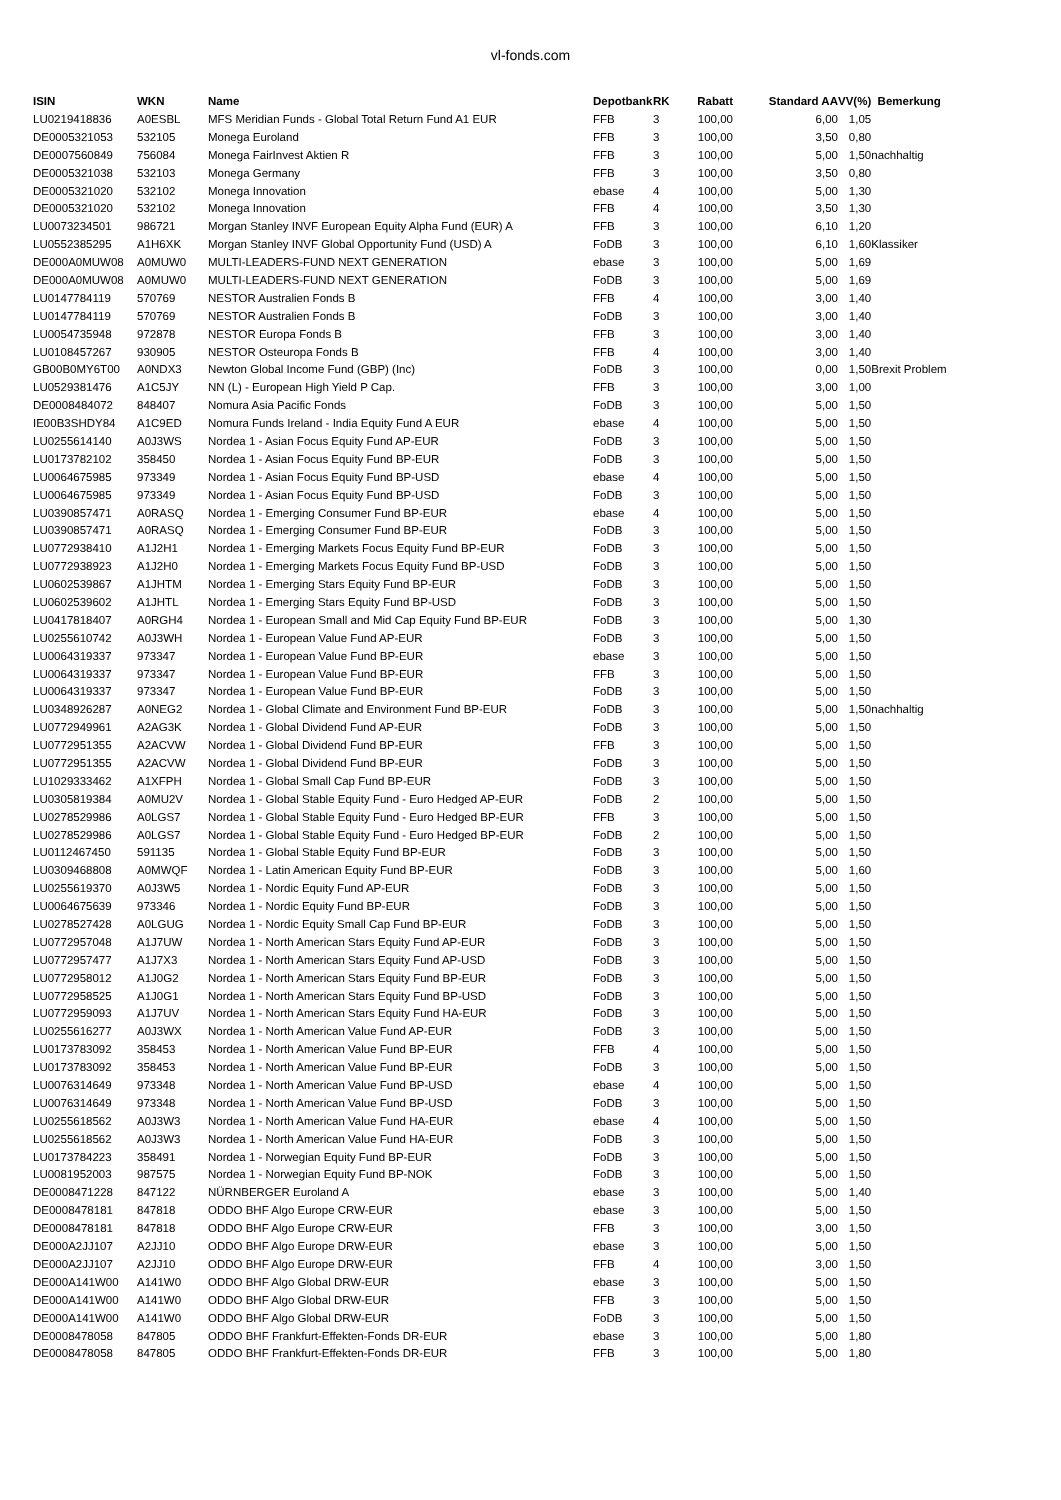vl-fonds.com
| ISIN | WKN | Name | Depotbank | RK | Rabatt | Standard AA | VV(%) | Bemerkung |
| --- | --- | --- | --- | --- | --- | --- | --- | --- |
| LU0219418836 | A0ESBL | MFS Meridian Funds - Global Total Return Fund A1 EUR | FFB | 3 | 100,00 | 6,00 | 1,05 | |
| DE0005321053 | 532105 | Monega Euroland | FFB | 3 | 100,00 | 3,50 | 0,80 | |
| DE0007560849 | 756084 | Monega FairInvest Aktien R | FFB | 3 | 100,00 | 5,00 | 1,50 | nachhaltig |
| DE0005321038 | 532103 | Monega Germany | FFB | 3 | 100,00 | 3,50 | 0,80 | |
| DE0005321020 | 532102 | Monega Innovation | ebase | 4 | 100,00 | 5,00 | 1,30 | |
| DE0005321020 | 532102 | Monega Innovation | FFB | 4 | 100,00 | 3,50 | 1,30 | |
| LU0073234501 | 986721 | Morgan Stanley INVF European Equity Alpha Fund (EUR) A | FFB | 3 | 100,00 | 6,10 | 1,20 | |
| LU0552385295 | A1H6XK | Morgan Stanley INVF Global Opportunity Fund (USD) A | FoDB | 3 | 100,00 | 6,10 | 1,60 | Klassiker |
| DE000A0MUW08 | A0MUW0 | MULTI-LEADERS-FUND NEXT GENERATION | ebase | 3 | 100,00 | 5,00 | 1,69 | |
| DE000A0MUW08 | A0MUW0 | MULTI-LEADERS-FUND NEXT GENERATION | FoDB | 3 | 100,00 | 5,00 | 1,69 | |
| LU0147784119 | 570769 | NESTOR Australien Fonds B | FFB | 4 | 100,00 | 3,00 | 1,40 | |
| LU0147784119 | 570769 | NESTOR Australien Fonds B | FoDB | 3 | 100,00 | 3,00 | 1,40 | |
| LU0054735948 | 972878 | NESTOR Europa Fonds B | FFB | 3 | 100,00 | 3,00 | 1,40 | |
| LU0108457267 | 930905 | NESTOR Osteuropa Fonds B | FFB | 4 | 100,00 | 3,00 | 1,40 | |
| GB00B0MY6T00 | A0NDX3 | Newton Global Income Fund (GBP) (Inc) | FoDB | 3 | 100,00 | 0,00 | 1,50 | Brexit Problem |
| LU0529381476 | A1C5JY | NN (L) - European High Yield P Cap. | FFB | 3 | 100,00 | 3,00 | 1,00 | |
| DE0008484072 | 848407 | Nomura Asia Pacific Fonds | FoDB | 3 | 100,00 | 5,00 | 1,50 | |
| IE00B3SHDY84 | A1C9ED | Nomura Funds Ireland - India Equity Fund A EUR | ebase | 4 | 100,00 | 5,00 | 1,50 | |
| LU0255614140 | A0J3WS | Nordea 1 - Asian Focus Equity Fund AP-EUR | FoDB | 3 | 100,00 | 5,00 | 1,50 | |
| LU0173782102 | 358450 | Nordea 1 - Asian Focus Equity Fund BP-EUR | FoDB | 3 | 100,00 | 5,00 | 1,50 | |
| LU0064675985 | 973349 | Nordea 1 - Asian Focus Equity Fund BP-USD | ebase | 4 | 100,00 | 5,00 | 1,50 | |
| LU0064675985 | 973349 | Nordea 1 - Asian Focus Equity Fund BP-USD | FoDB | 3 | 100,00 | 5,00 | 1,50 | |
| LU0390857471 | A0RASQ | Nordea 1 - Emerging Consumer Fund BP-EUR | ebase | 4 | 100,00 | 5,00 | 1,50 | |
| LU0390857471 | A0RASQ | Nordea 1 - Emerging Consumer Fund BP-EUR | FoDB | 3 | 100,00 | 5,00 | 1,50 | |
| LU0772938410 | A1J2H1 | Nordea 1 - Emerging Markets Focus Equity Fund BP-EUR | FoDB | 3 | 100,00 | 5,00 | 1,50 | |
| LU0772938923 | A1J2H0 | Nordea 1 - Emerging Markets Focus Equity Fund BP-USD | FoDB | 3 | 100,00 | 5,00 | 1,50 | |
| LU0602539867 | A1JHTM | Nordea 1 - Emerging Stars Equity Fund BP-EUR | FoDB | 3 | 100,00 | 5,00 | 1,50 | |
| LU0602539602 | A1JHTL | Nordea 1 - Emerging Stars Equity Fund BP-USD | FoDB | 3 | 100,00 | 5,00 | 1,50 | |
| LU0417818407 | A0RGH4 | Nordea 1 - European Small and Mid Cap Equity Fund BP-EUR | FoDB | 3 | 100,00 | 5,00 | 1,30 | |
| LU0255610742 | A0J3WH | Nordea 1 - European Value Fund AP-EUR | FoDB | 3 | 100,00 | 5,00 | 1,50 | |
| LU0064319337 | 973347 | Nordea 1 - European Value Fund BP-EUR | ebase | 3 | 100,00 | 5,00 | 1,50 | |
| LU0064319337 | 973347 | Nordea 1 - European Value Fund BP-EUR | FFB | 3 | 100,00 | 5,00 | 1,50 | |
| LU0064319337 | 973347 | Nordea 1 - European Value Fund BP-EUR | FoDB | 3 | 100,00 | 5,00 | 1,50 | |
| LU0348926287 | A0NEG2 | Nordea 1 - Global Climate and Environment Fund BP-EUR | FoDB | 3 | 100,00 | 5,00 | 1,50 | nachhaltig |
| LU0772949961 | A2AG3K | Nordea 1 - Global Dividend Fund AP-EUR | FoDB | 3 | 100,00 | 5,00 | 1,50 | |
| LU0772951355 | A2ACVW | Nordea 1 - Global Dividend Fund BP-EUR | FFB | 3 | 100,00 | 5,00 | 1,50 | |
| LU0772951355 | A2ACVW | Nordea 1 - Global Dividend Fund BP-EUR | FoDB | 3 | 100,00 | 5,00 | 1,50 | |
| LU1029333462 | A1XFPH | Nordea 1 - Global Small Cap Fund BP-EUR | FoDB | 3 | 100,00 | 5,00 | 1,50 | |
| LU0305819384 | A0MU2V | Nordea 1 - Global Stable Equity Fund - Euro Hedged AP-EUR | FoDB | 2 | 100,00 | 5,00 | 1,50 | |
| LU0278529986 | A0LGS7 | Nordea 1 - Global Stable Equity Fund - Euro Hedged BP-EUR | FFB | 3 | 100,00 | 5,00 | 1,50 | |
| LU0278529986 | A0LGS7 | Nordea 1 - Global Stable Equity Fund - Euro Hedged BP-EUR | FoDB | 2 | 100,00 | 5,00 | 1,50 | |
| LU0112467450 | 591135 | Nordea 1 - Global Stable Equity Fund BP-EUR | FoDB | 3 | 100,00 | 5,00 | 1,50 | |
| LU0309468808 | A0MWQF | Nordea 1 - Latin American Equity Fund BP-EUR | FoDB | 3 | 100,00 | 5,00 | 1,60 | |
| LU0255619370 | A0J3W5 | Nordea 1 - Nordic Equity Fund AP-EUR | FoDB | 3 | 100,00 | 5,00 | 1,50 | |
| LU0064675639 | 973346 | Nordea 1 - Nordic Equity Fund BP-EUR | FoDB | 3 | 100,00 | 5,00 | 1,50 | |
| LU0278527428 | A0LGUG | Nordea 1 - Nordic Equity Small Cap Fund BP-EUR | FoDB | 3 | 100,00 | 5,00 | 1,50 | |
| LU0772957048 | A1J7UW | Nordea 1 - North American Stars Equity Fund AP-EUR | FoDB | 3 | 100,00 | 5,00 | 1,50 | |
| LU0772957477 | A1J7X3 | Nordea 1 - North American Stars Equity Fund AP-USD | FoDB | 3 | 100,00 | 5,00 | 1,50 | |
| LU0772958012 | A1J0G2 | Nordea 1 - North American Stars Equity Fund BP-EUR | FoDB | 3 | 100,00 | 5,00 | 1,50 | |
| LU0772958525 | A1J0G1 | Nordea 1 - North American Stars Equity Fund BP-USD | FoDB | 3 | 100,00 | 5,00 | 1,50 | |
| LU0772959093 | A1J7UV | Nordea 1 - North American Stars Equity Fund HA-EUR | FoDB | 3 | 100,00 | 5,00 | 1,50 | |
| LU0255616277 | A0J3WX | Nordea 1 - North American Value Fund AP-EUR | FoDB | 3 | 100,00 | 5,00 | 1,50 | |
| LU0173783092 | 358453 | Nordea 1 - North American Value Fund BP-EUR | FFB | 4 | 100,00 | 5,00 | 1,50 | |
| LU0173783092 | 358453 | Nordea 1 - North American Value Fund BP-EUR | FoDB | 3 | 100,00 | 5,00 | 1,50 | |
| LU0076314649 | 973348 | Nordea 1 - North American Value Fund BP-USD | ebase | 4 | 100,00 | 5,00 | 1,50 | |
| LU0076314649 | 973348 | Nordea 1 - North American Value Fund BP-USD | FoDB | 3 | 100,00 | 5,00 | 1,50 | |
| LU0255618562 | A0J3W3 | Nordea 1 - North American Value Fund HA-EUR | ebase | 4 | 100,00 | 5,00 | 1,50 | |
| LU0255618562 | A0J3W3 | Nordea 1 - North American Value Fund HA-EUR | FoDB | 3 | 100,00 | 5,00 | 1,50 | |
| LU0173784223 | 358491 | Nordea 1 - Norwegian Equity Fund BP-EUR | FoDB | 3 | 100,00 | 5,00 | 1,50 | |
| LU0081952003 | 987575 | Nordea 1 - Norwegian Equity Fund BP-NOK | FoDB | 3 | 100,00 | 5,00 | 1,50 | |
| DE0008471228 | 847122 | NÜRNBERGER Euroland A | ebase | 3 | 100,00 | 5,00 | 1,40 | |
| DE0008478181 | 847818 | ODDO BHF Algo Europe CRW-EUR | ebase | 3 | 100,00 | 5,00 | 1,50 | |
| DE0008478181 | 847818 | ODDO BHF Algo Europe CRW-EUR | FFB | 3 | 100,00 | 3,00 | 1,50 | |
| DE000A2JJ107 | A2JJ10 | ODDO BHF Algo Europe DRW-EUR | ebase | 3 | 100,00 | 5,00 | 1,50 | |
| DE000A2JJ107 | A2JJ10 | ODDO BHF Algo Europe DRW-EUR | FFB | 4 | 100,00 | 3,00 | 1,50 | |
| DE000A141W00 | A141W0 | ODDO BHF Algo Global DRW-EUR | ebase | 3 | 100,00 | 5,00 | 1,50 | |
| DE000A141W00 | A141W0 | ODDO BHF Algo Global DRW-EUR | FFB | 3 | 100,00 | 5,00 | 1,50 | |
| DE000A141W00 | A141W0 | ODDO BHF Algo Global DRW-EUR | FoDB | 3 | 100,00 | 5,00 | 1,50 | |
| DE0008478058 | 847805 | ODDO BHF Frankfurt-Effekten-Fonds DR-EUR | ebase | 3 | 100,00 | 5,00 | 1,80 | |
| DE0008478058 | 847805 | ODDO BHF Frankfurt-Effekten-Fonds DR-EUR | FFB | 3 | 100,00 | 5,00 | 1,80 | |